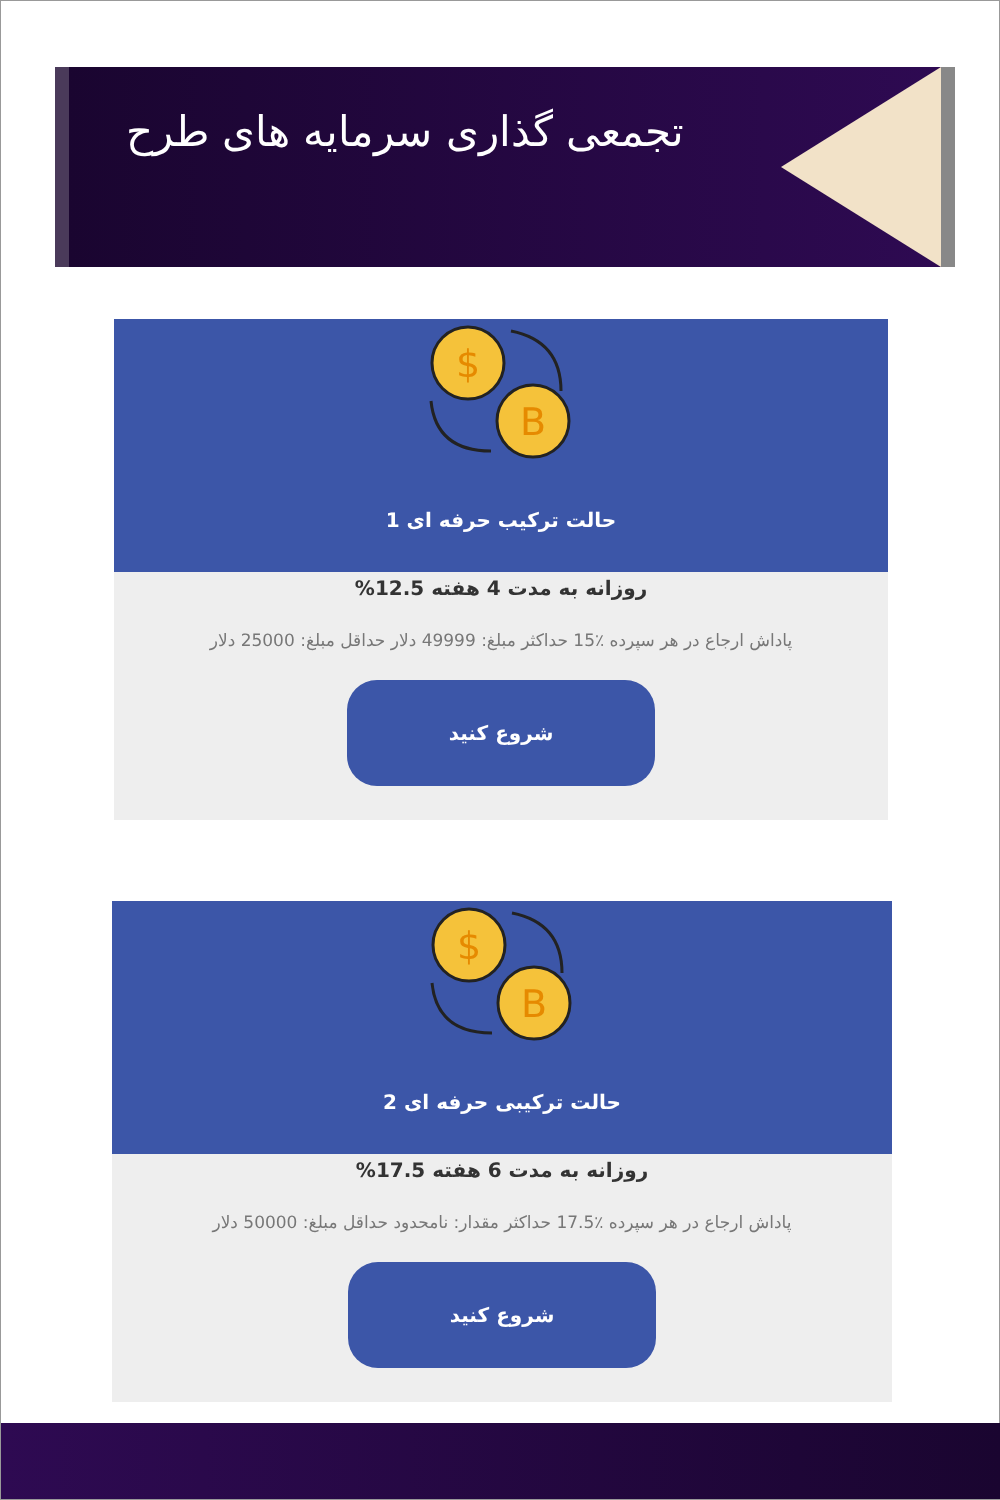تجمعی گذاری سرمایه های طرح
$
B
حالت ترکیب حرفه ای 1
روزانه به مدت 4 هفته 12.5%
پاداش ارجاع در هر سپرده ٪15 حداکثر مبلغ: 49999 دلار حداقل مبلغ: 25000 دلار
شروع کنید
$
B
حالت ترکیبی حرفه ای 2
روزانه به مدت 6 هفته 17.5%
پاداش ارجاع در هر سپرده ٪17.5 حداکثر مقدار: نامحدود حداقل مبلغ: 50000 دلار
شروع کنید